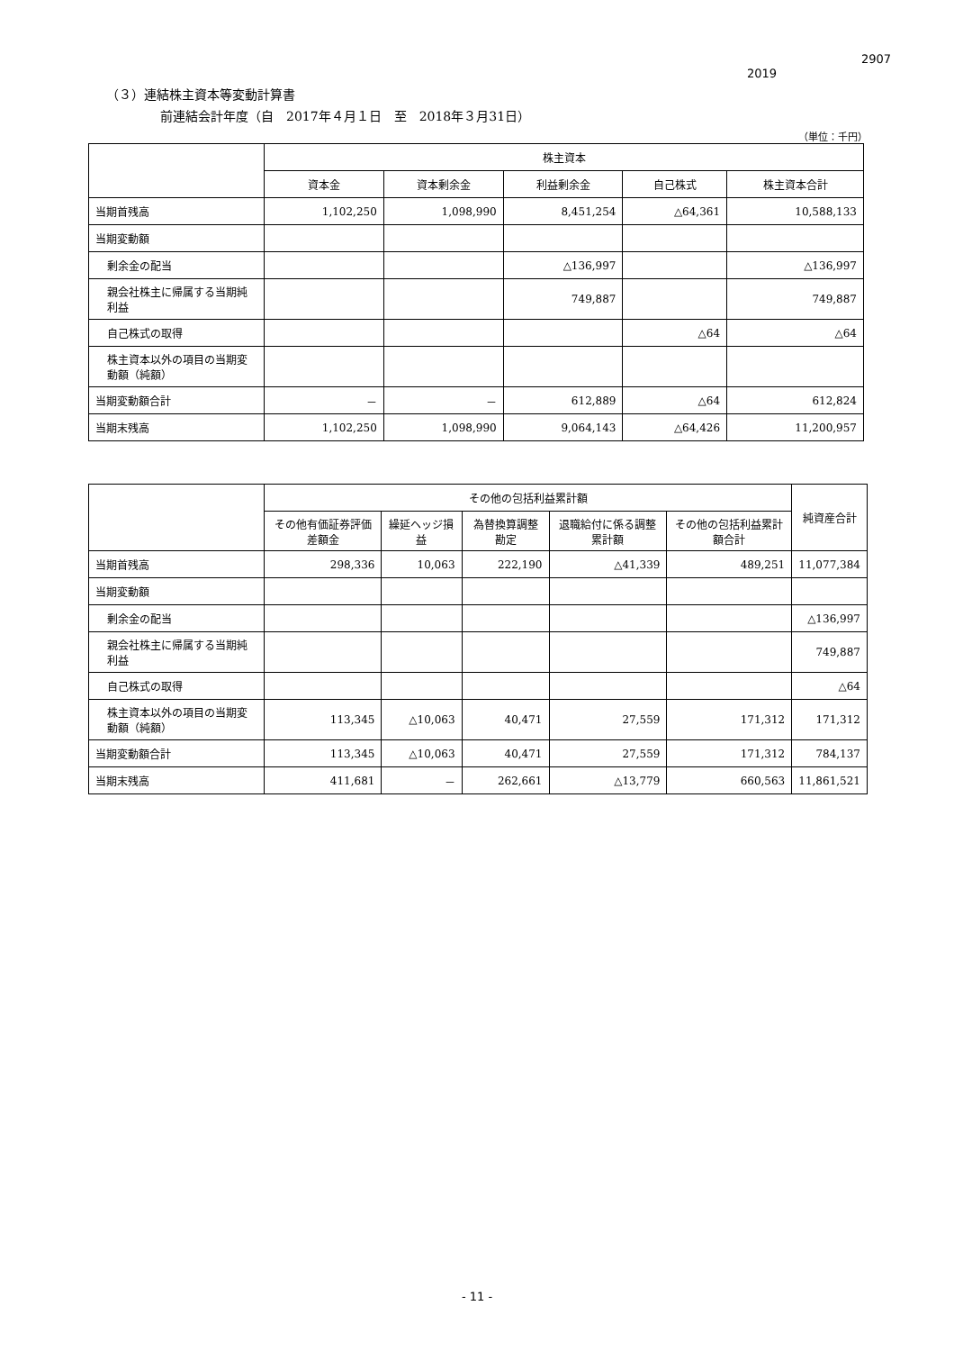2907
2019
（３）連結株主資本等変動計算書
前連結会計年度（自　2017年４月１日　至　2018年３月31日）
（単位：千円）
| | 株主資本 | | | | |
| --- | --- | --- | --- | --- | --- |
| | 資本金 | 資本剰余金 | 利益剰余金 | 自己株式 | 株主資本合計 |
| 当期首残高 | 1,102,250 | 1,098,990 | 8,451,254 | △64,361 | 10,588,133 |
| 当期変動額 | | | | | |
| 剰余金の配当 | | | △136,997 | | △136,997 |
| 親会社株主に帰属する当期純利益 | | | 749,887 | | 749,887 |
| 自己株式の取得 | | | | △64 | △64 |
| 株主資本以外の項目の当期変動額（純額） | | | | | |
| 当期変動額合計 | － | － | 612,889 | △64 | 612,824 |
| 当期末残高 | 1,102,250 | 1,098,990 | 9,064,143 | △64,426 | 11,200,957 |
| | その他の包括利益累計額 | | | | | 純資産合計 |
| --- | --- | --- | --- | --- | --- | --- |
| | その他有価証券評価差額金 | 繰延ヘッジ損益 | 為替換算調整勘定 | 退職給付に係る調整累計額 | その他の包括利益累計額合計 | |
| 当期首残高 | 298,336 | 10,063 | 222,190 | △41,339 | 489,251 | 11,077,384 |
| 当期変動額 | | | | | | |
| 剰余金の配当 | | | | | | △136,997 |
| 親会社株主に帰属する当期純利益 | | | | | | 749,887 |
| 自己株式の取得 | | | | | | △64 |
| 株主資本以外の項目の当期変動額（純額） | 113,345 | △10,063 | 40,471 | 27,559 | 171,312 | 171,312 |
| 当期変動額合計 | 113,345 | △10,063 | 40,471 | 27,559 | 171,312 | 784,137 |
| 当期末残高 | 411,681 | － | 262,661 | △13,779 | 660,563 | 11,861,521 |
- 11 -